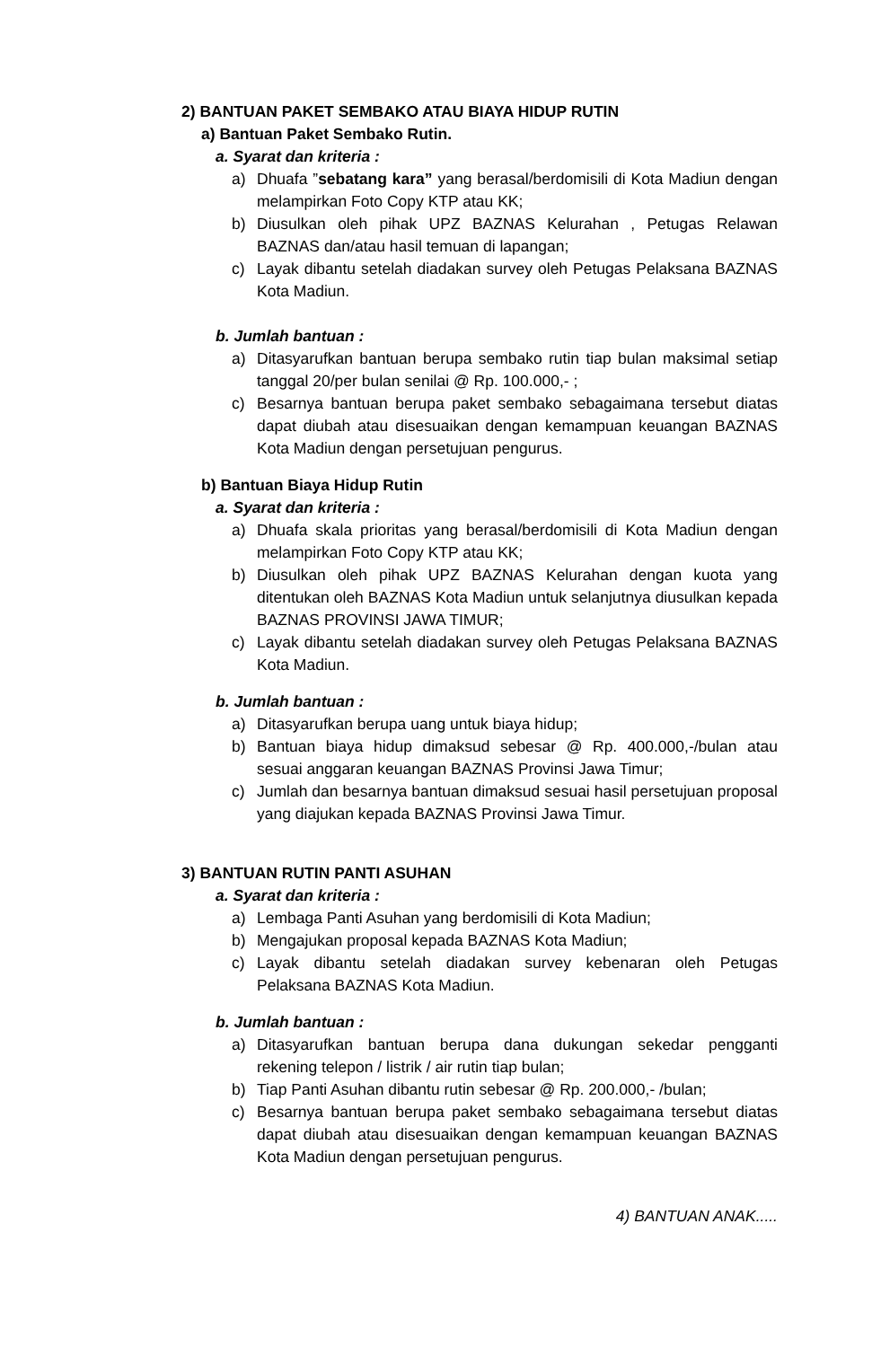2) BANTUAN PAKET SEMBAKO ATAU BIAYA HIDUP RUTIN
a) Bantuan Paket Sembako Rutin.
a. Syarat dan kriteria :
a) Dhuafa ”sebatang kara” yang berasal/berdomisili di Kota Madiun dengan melampirkan Foto Copy KTP atau KK;
b) Diusulkan oleh pihak UPZ BAZNAS Kelurahan , Petugas Relawan BAZNAS dan/atau hasil temuan di lapangan;
c) Layak dibantu setelah diadakan survey oleh Petugas Pelaksana BAZNAS Kota Madiun.
b. Jumlah bantuan :
a) Ditasyarufkan bantuan berupa sembako rutin tiap bulan maksimal setiap tanggal 20/per bulan senilai @ Rp. 100.000,- ;
c) Besarnya bantuan berupa paket sembako sebagaimana tersebut diatas dapat diubah atau disesuaikan dengan kemampuan keuangan BAZNAS Kota Madiun dengan persetujuan pengurus.
b) Bantuan Biaya Hidup Rutin
a. Syarat dan kriteria :
a) Dhuafa skala prioritas yang berasal/berdomisili di Kota Madiun dengan melampirkan Foto Copy KTP atau KK;
b) Diusulkan oleh pihak UPZ BAZNAS Kelurahan dengan kuota yang ditentukan oleh BAZNAS Kota Madiun untuk selanjutnya diusulkan kepada BAZNAS PROVINSI JAWA TIMUR;
c) Layak dibantu setelah diadakan survey oleh Petugas Pelaksana BAZNAS Kota Madiun.
b. Jumlah bantuan :
a) Ditasyarufkan berupa uang untuk biaya hidup;
b) Bantuan biaya hidup dimaksud sebesar @ Rp. 400.000,-/bulan atau sesuai anggaran keuangan BAZNAS Provinsi Jawa Timur;
c) Jumlah dan besarnya bantuan dimaksud sesuai hasil persetujuan proposal yang diajukan kepada BAZNAS Provinsi Jawa Timur.
3) BANTUAN RUTIN PANTI ASUHAN
a. Syarat dan kriteria :
a) Lembaga Panti Asuhan yang berdomisili di Kota Madiun;
b) Mengajukan proposal kepada BAZNAS Kota Madiun;
c) Layak dibantu setelah diadakan survey kebenaran oleh Petugas Pelaksana BAZNAS Kota Madiun.
b. Jumlah bantuan :
a) Ditasyarufkan bantuan berupa dana dukungan sekedar pengganti rekening telepon / listrik / air rutin tiap bulan;
b) Tiap Panti Asuhan dibantu rutin sebesar @ Rp. 200.000,- /bulan;
c) Besarnya bantuan berupa paket sembako sebagaimana tersebut diatas dapat diubah atau disesuaikan dengan kemampuan keuangan BAZNAS Kota Madiun dengan persetujuan pengurus.
4) BANTUAN ANAK.....